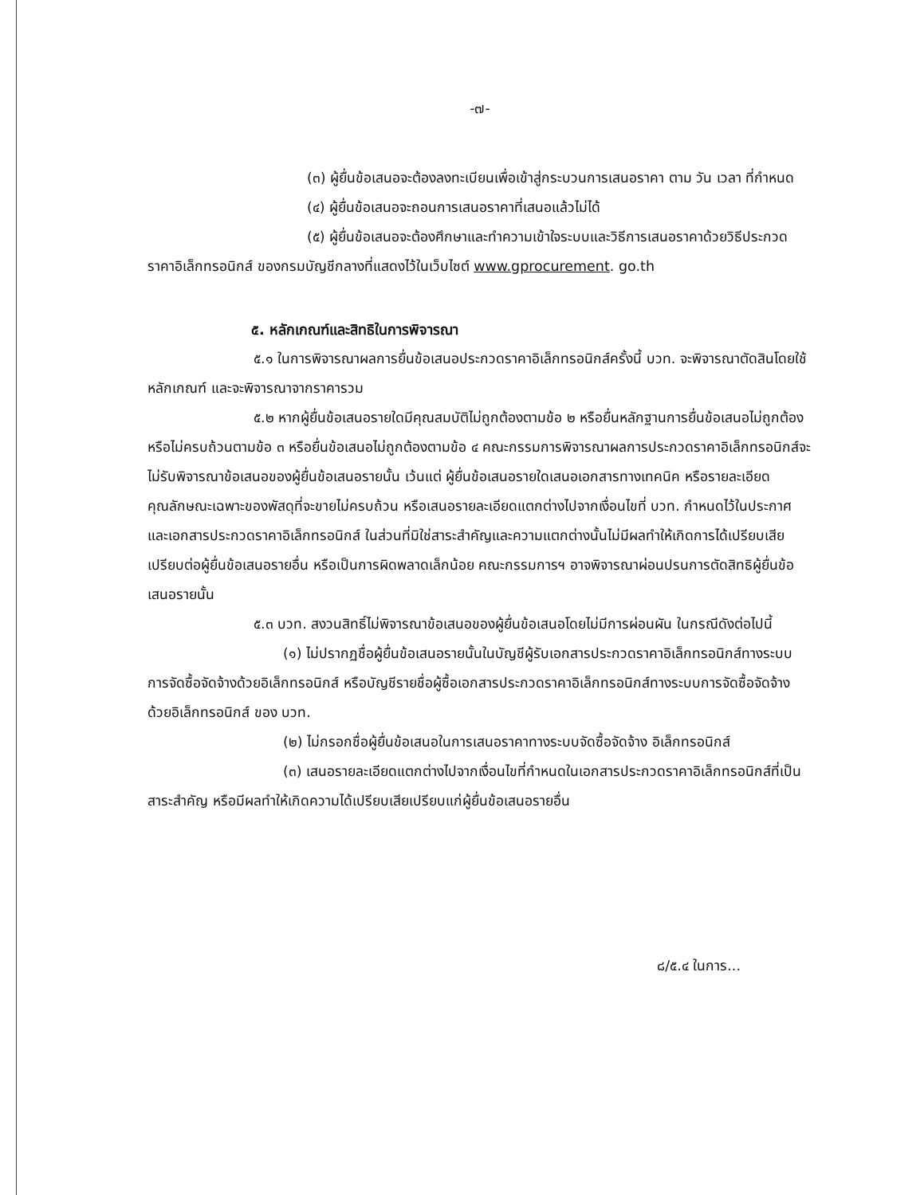-๗-
(๓) ผู้ยื่นข้อเสนอจะต้องลงทะเบียนเพื่อเข้าสู่กระบวนการเสนอราคา ตาม วัน เวลา ที่กำหนด
(๔) ผู้ยื่นข้อเสนอจะถอนการเสนอราคาที่เสนอแล้วไม่ได้
(๕) ผู้ยื่นข้อเสนอจะต้องศึกษาและทำความเข้าใจระบบและวิธีการเสนอราคาด้วยวิธีประกวดราคาอิเล็กทรอนิกส์ ของกรมบัญชีกลางที่แสดงไว้ในเว็บไซต์ www.gprocurement. go.th
๕. หลักเกณฑ์และสิทธิในการพิจารณา
๕.๑ ในการพิจารณาผลการยื่นข้อเสนอประกวดราคาอิเล็กทรอนิกส์ครั้งนี้ บวท. จะพิจารณาตัดสินโดยใช้หลักเกณฑ์ และจะพิจารณาจากราคารวม
๕.๒ หากผู้ยื่นข้อเสนอรายใดมีคุณสมบัติไม่ถูกต้องตามข้อ ๒ หรือยื่นหลักฐานการยื่นข้อเสนอไม่ถูกต้อง หรือไม่ครบถ้วนตามข้อ ๓ หรือยื่นข้อเสนอไม่ถูกต้องตามข้อ ๔ คณะกรรมการพิจารณาผลการประกวดราคาอิเล็กทรอนิกส์จะไม่รับพิจารณาข้อเสนอของผู้ยื่นข้อเสนอรายนั้น เว้นแต่ ผู้ยื่นข้อเสนอรายใดเสนอเอกสารทางเทคนิค หรือรายละเอียดคุณลักษณะเฉพาะของพัสดุที่จะขายไม่ครบถ้วน หรือเสนอรายละเอียดแตกต่างไปจากเงื่อนไขที่ บวท. กำหนดไว้ในประกาศและเอกสารประกวดราคาอิเล็กทรอนิกส์ ในส่วนที่มิใช่สาระสำคัญและความแตกต่างนั้นไม่มีผลทำให้เกิดการได้เปรียบเสียเปรียบต่อผู้ยื่นข้อเสนอรายอื่น หรือเป็นการผิดพลาดเล็กน้อย คณะกรรมการฯ อาจพิจารณาผ่อนปรนการตัดสิทธิผู้ยื่นข้อเสนอรายนั้น
๕.๓ บวท. สงวนสิทธิ์ไม่พิจารณาข้อเสนอของผู้ยื่นข้อเสนอโดยไม่มีการผ่อนผัน ในกรณีดังต่อไปนี้
(๑) ไม่ปรากฏชื่อผู้ยื่นข้อเสนอรายนั้นในบัญชีผู้รับเอกสารประกวดราคาอิเล็กทรอนิกส์ทางระบบการจัดซื้อจัดจ้างด้วยอิเล็กทรอนิกส์ หรือบัญชีรายชื่อผู้ซื้อเอกสารประกวดราคาอิเล็กทรอนิกส์ทางระบบการจัดซื้อจัดจ้างด้วยอิเล็กทรอนิกส์ ของ บวท.
(๒) ไม่กรอกชื่อผู้ยื่นข้อเสนอในการเสนอราคาทางระบบจัดซื้อจัดจ้าง อิเล็กทรอนิกส์
(๓) เสนอรายละเอียดแตกต่างไปจากเงื่อนไขที่กำหนดในเอกสารประกวดราคาอิเล็กทรอนิกส์ที่เป็นสาระสำคัญ หรือมีผลทำให้เกิดความได้เปรียบเสียเปรียบแก่ผู้ยื่นข้อเสนอรายอื่น
๘/๕.๔ ในการ...